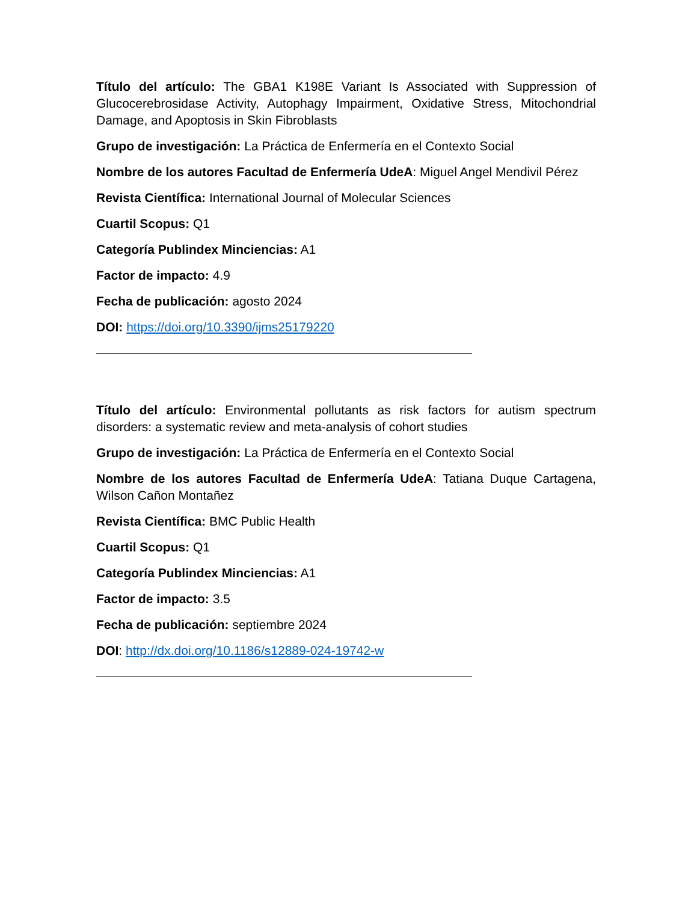Título del artículo: The GBA1 K198E Variant Is Associated with Suppression of Glucocerebrosidase Activity, Autophagy Impairment, Oxidative Stress, Mitochondrial Damage, and Apoptosis in Skin Fibroblasts
Grupo de investigación: La Práctica de Enfermería en el Contexto Social
Nombre de los autores Facultad de Enfermería UdeA: Miguel Angel Mendivil Pérez
Revista Científica: International Journal of Molecular Sciences
Cuartil Scopus: Q1
Categoría Publindex Minciencias: A1
Factor de impacto: 4.9
Fecha de publicación: agosto 2024
DOI: https://doi.org/10.3390/ijms25179220
Título del artículo: Environmental pollutants as risk factors for autism spectrum disorders: a systematic review and meta-analysis of cohort studies
Grupo de investigación: La Práctica de Enfermería en el Contexto Social
Nombre de los autores Facultad de Enfermería UdeA: Tatiana Duque Cartagena, Wilson Cañon Montañez
Revista Científica: BMC Public Health
Cuartil Scopus: Q1
Categoría Publindex Minciencias: A1
Factor de impacto: 3.5
Fecha de publicación: septiembre 2024
DOI: http://dx.doi.org/10.1186/s12889-024-19742-w